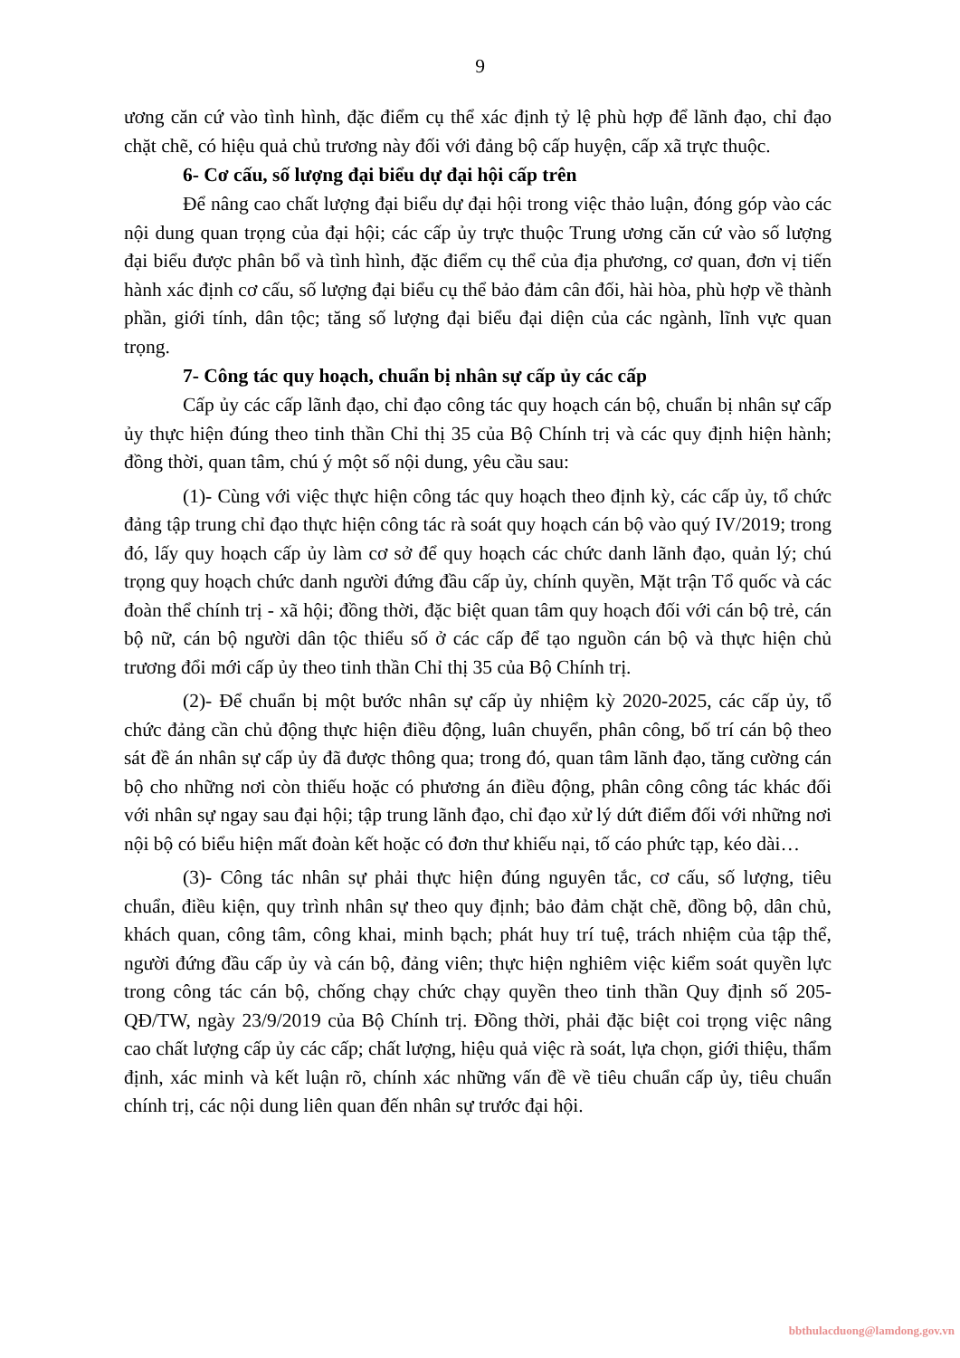9
ương căn cứ vào tình hình, đặc điểm cụ thể xác định tỷ lệ phù hợp để lãnh đạo, chỉ đạo chặt chẽ, có hiệu quả chủ trương này đối với đảng bộ cấp huyện, cấp xã trực thuộc.
6- Cơ cấu, số lượng đại biểu dự đại hội cấp trên
Để nâng cao chất lượng đại biểu dự đại hội trong việc thảo luận, đóng góp vào các nội dung quan trọng của đại hội; các cấp ủy trực thuộc Trung ương căn cứ vào số lượng đại biểu được phân bổ và tình hình, đặc điểm cụ thể của địa phương, cơ quan, đơn vị tiến hành xác định cơ cấu, số lượng đại biểu cụ thể bảo đảm cân đối, hài hòa, phù hợp về thành phần, giới tính, dân tộc; tăng số lượng đại biểu đại diện của các ngành, lĩnh vực quan trọng.
7- Công tác quy hoạch, chuẩn bị nhân sự cấp ủy các cấp
Cấp ủy các cấp lãnh đạo, chỉ đạo công tác quy hoạch cán bộ, chuẩn bị nhân sự cấp ủy thực hiện đúng theo tinh thần Chỉ thị 35 của Bộ Chính trị và các quy định hiện hành; đồng thời, quan tâm, chú ý một số nội dung, yêu cầu sau:
(1)- Cùng với việc thực hiện công tác quy hoạch theo định kỳ, các cấp ủy, tổ chức đảng tập trung chỉ đạo thực hiện công tác rà soát quy hoạch cán bộ vào quý IV/2019; trong đó, lấy quy hoạch cấp ủy làm cơ sở để quy hoạch các chức danh lãnh đạo, quản lý; chú trọng quy hoạch chức danh người đứng đầu cấp ủy, chính quyền, Mặt trận Tổ quốc và các đoàn thể chính trị - xã hội; đồng thời, đặc biệt quan tâm quy hoạch đối với cán bộ trẻ, cán bộ nữ, cán bộ người dân tộc thiểu số ở các cấp để tạo nguồn cán bộ và thực hiện chủ trương đổi mới cấp ủy theo tinh thần Chỉ thị 35 của Bộ Chính trị.
(2)- Để chuẩn bị một bước nhân sự cấp ủy nhiệm kỳ 2020-2025, các cấp ủy, tổ chức đảng cần chủ động thực hiện điều động, luân chuyển, phân công, bố trí cán bộ theo sát đề án nhân sự cấp ủy đã được thông qua; trong đó, quan tâm lãnh đạo, tăng cường cán bộ cho những nơi còn thiếu hoặc có phương án điều động, phân công công tác khác đối với nhân sự ngay sau đại hội; tập trung lãnh đạo, chỉ đạo xử lý dứt điểm đối với những nơi nội bộ có biểu hiện mất đoàn kết hoặc có đơn thư khiếu nại, tố cáo phức tạp, kéo dài…
(3)- Công tác nhân sự phải thực hiện đúng nguyên tắc, cơ cấu, số lượng, tiêu chuẩn, điều kiện, quy trình nhân sự theo quy định; bảo đảm chặt chẽ, đồng bộ, dân chủ, khách quan, công tâm, công khai, minh bạch; phát huy trí tuệ, trách nhiệm của tập thể, người đứng đầu cấp ủy và cán bộ, đảng viên; thực hiện nghiêm việc kiểm soát quyền lực trong công tác cán bộ, chống chạy chức chạy quyền theo tinh thần Quy định số 205-QĐ/TW, ngày 23/9/2019 của Bộ Chính trị. Đồng thời, phải đặc biệt coi trọng việc nâng cao chất lượng cấp ủy các cấp; chất lượng, hiệu quả việc rà soát, lựa chọn, giới thiệu, thẩm định, xác minh và kết luận rõ, chính xác những vấn đề về tiêu chuẩn cấp ủy, tiêu chuẩn chính trị, các nội dung liên quan đến nhân sự trước đại hội.
bbthulacduong@lamdong.gov.vn